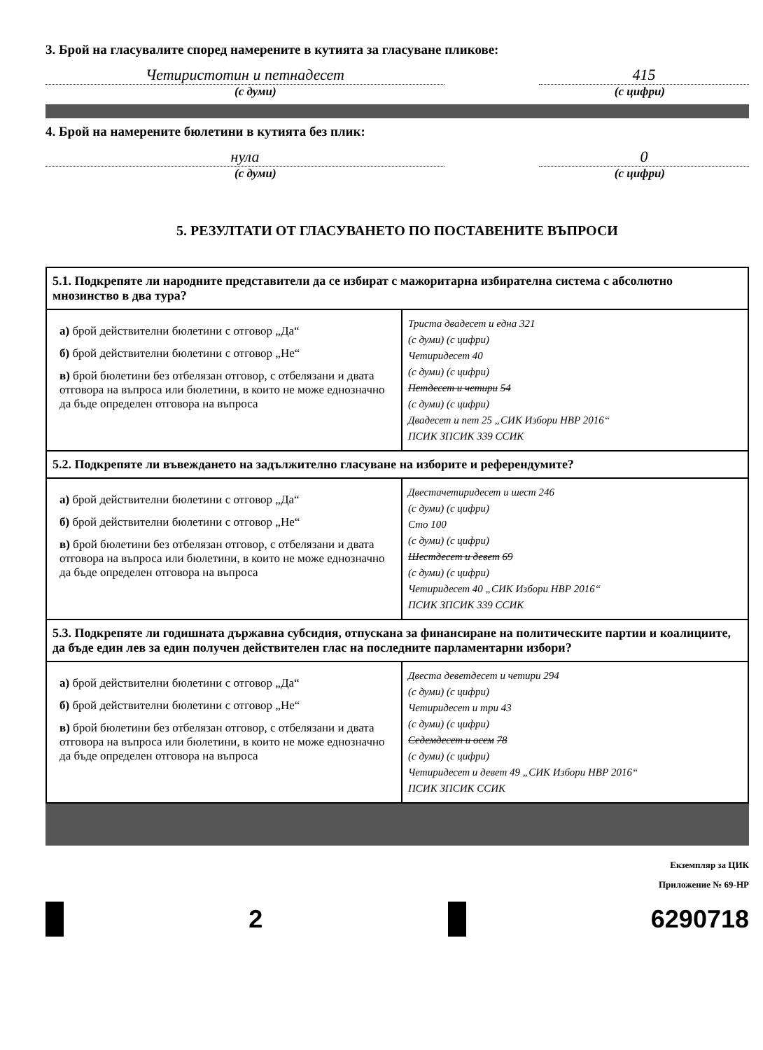3. Брой на гласувалите според намерените в кутията за гласуване пликове:
Четиристотин и петнадесет 415
(с думи) (с цифри)
4. Брой на намерените бюлетини в кутията без плик:
нула 0
(с думи) (с цифри)
5. РЕЗУЛТАТИ ОТ ГЛАСУВАНЕТО ПО ПОСТАВЕНИТЕ ВЪПРОСИ
| 5.1. Подкрепяте ли народните представители да се избират с мажоритарна избирателна система с абсолютно мнозинство в два тура? | |
| а) брой действителни бюлетини с отговор „Да“ б) брой действителни бюлетини с отговор „Не“ в) брой бюлетини без отбелязан отговор, с отбелязани и двата отговора на въпроса или бюлетини, в които не може еднозначно да бъде определен отговора на въпроса | Триста двадесет и една 321 (с думи) (с цифри) Четиридесет 40 (с думи) (с цифри) Петдесет и четири 54 (с думи) (с цифри) Двадесет и пет 25 „СИК Избори НВР 2016“ ПСИК ЗПСИК 339 ССИК |
| 5.2. Подкрепяте ли въвеждането на задължително гласуване на изборите и референдумите? | |
| а) брой действителни бюлетини с отговор „Да“ б) брой действителни бюлетини с отговор „Не“ в) брой бюлетини без отбелязан отговор, с отбелязани и двата отговора на въпроса или бюлетини, в които не може еднозначно да бъде определен отговора на въпроса | Двестачетиридесет и шест 246 (с думи) (с цифри) Сто 100 (с думи) (с цифри) Шестдесет и девет 69 (с думи) (с цифри) Четиридесет 40 „СИК Избори НВР 2016“ ПСИК ЗПСИК 339 ССИК |
| 5.3. Подкрепяте ли годишната държавна субсидия, отпускана за финансиране на политическите партии и коалициите, да бъде един лев за един получен действителен глас на последните парламентарни избори? | |
| а) брой действителни бюлетини с отговор „Да“ б) брой действителни бюлетини с отговор „Не“ в) брой бюлетини без отбелязан отговор, с отбелязани и двата отговора на въпроса или бюлетини, в които не може еднозначно да бъде определен отговора на въпроса | Двеста деветдесет и четири 294 (с думи) (с цифри) Четиридесет и три 43 (с думи) (с цифри) Седемдесет и осем 78 (с думи) (с цифри) Четиридесет и девет 49 „СИК Избори НВР 2016“ ПСИК ЗПСИК ССИК |
Екземпляр за ЦИК
Приложение № 69-НР
2 6290718